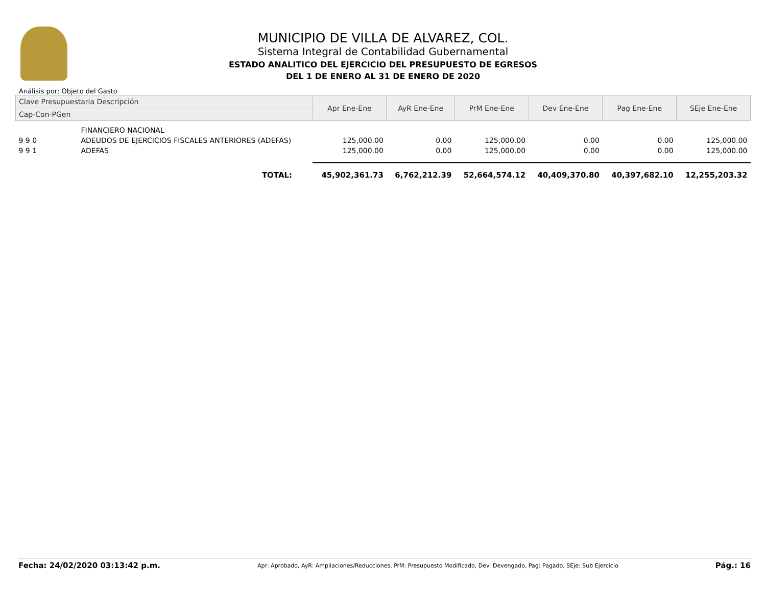MUNICIPIO DE VILLA DE ALVAREZ, COL.
Sistema Integral de Contabilidad Gubernamental
ESTADO ANALITICO DEL EJERCICIO DEL PRESUPUESTO DE EGRESOS
DEL 1 DE ENERO AL 31 DE ENERO DE 2020
Análisis por: Objeto del Gasto
| Clave Presupuestaria Descripción | | Apr Ene-Ene | AyR Ene-Ene | PrM Ene-Ene | Dev Ene-Ene | Pag Ene-Ene | SEje Ene-Ene |
| --- | --- | --- | --- | --- | --- | --- | --- |
| Cap-Con-PGen | | | | | | | |
| | FINANCIERO NACIONAL | | | | | | |
| 9 9 0 | ADEUDOS DE EJERCICIOS FISCALES ANTERIORES (ADEFAS) | 125,000.00 | 0.00 | 125,000.00 | 0.00 | 0.00 | 125,000.00 |
| 9 9 1 | ADEFAS | 125,000.00 | 0.00 | 125,000.00 | 0.00 | 0.00 | 125,000.00 |
| | TOTAL: | 45,902,361.73 | 6,762,212.39 | 52,664,574.12 | 40,409,370.80 | 40,397,682.10 | 12,255,203.32 |
Fecha: 24/02/2020 03:13:42 p.m. Apr: Aprobado, AyR: Ampliaciones/Reducciones, PrM: Presupuesto Modificado, Dev: Devengado, Pag: Pagado, SEje: Sub Ejercicio Pág.: 16